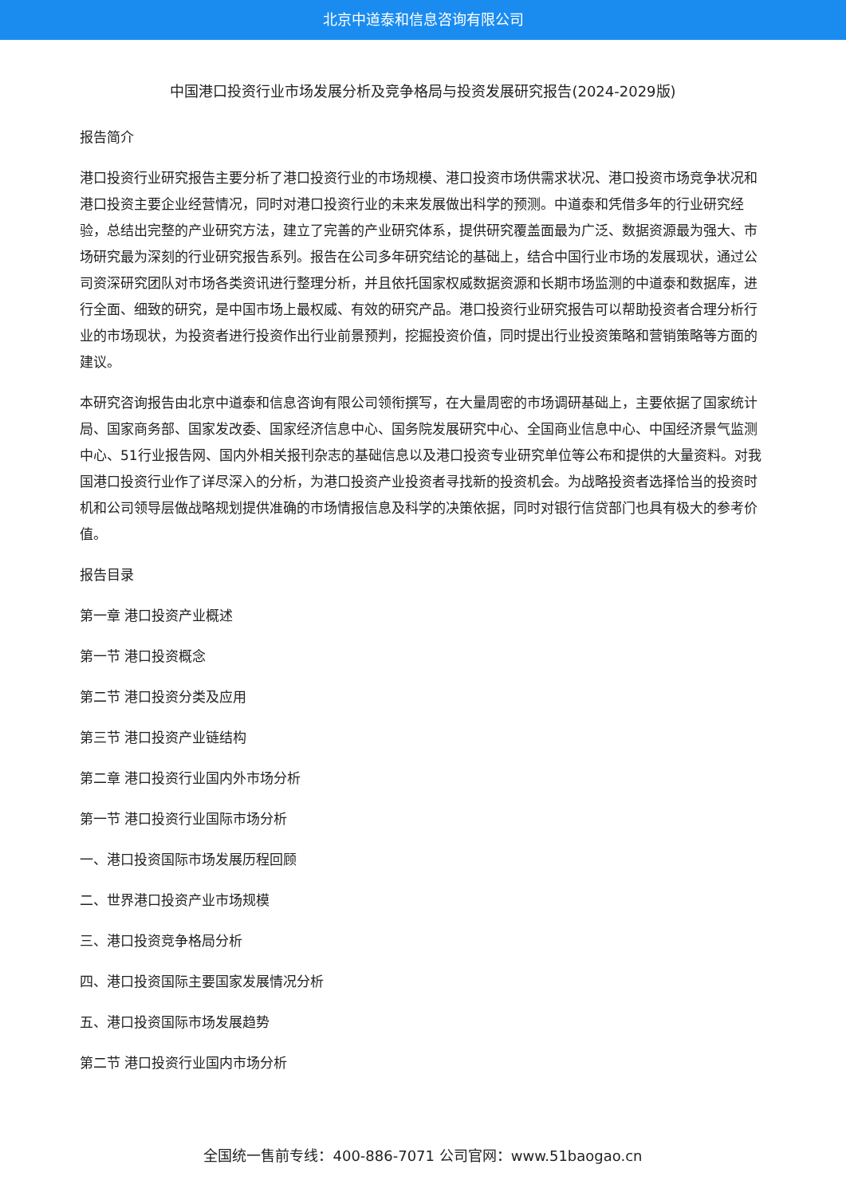北京中道泰和信息咨询有限公司
中国港口投资行业市场发展分析及竞争格局与投资发展研究报告(2024-2029版)
报告简介
港口投资行业研究报告主要分析了港口投资行业的市场规模、港口投资市场供需求状况、港口投资市场竞争状况和港口投资主要企业经营情况，同时对港口投资行业的未来发展做出科学的预测。中道泰和凭借多年的行业研究经验，总结出完整的产业研究方法，建立了完善的产业研究体系，提供研究覆盖面最为广泛、数据资源最为强大、市场研究最为深刻的行业研究报告系列。报告在公司多年研究结论的基础上，结合中国行业市场的发展现状，通过公司资深研究团队对市场各类资讯进行整理分析，并且依托国家权威数据资源和长期市场监测的中道泰和数据库，进行全面、细致的研究，是中国市场上最权威、有效的研究产品。港口投资行业研究报告可以帮助投资者合理分析行业的市场现状，为投资者进行投资作出行业前景预判，挖掘投资价值，同时提出行业投资策略和营销策略等方面的建议。
本研究咨询报告由北京中道泰和信息咨询有限公司领衔撰写，在大量周密的市场调研基础上，主要依据了国家统计局、国家商务部、国家发改委、国家经济信息中心、国务院发展研究中心、全国商业信息中心、中国经济景气监测中心、51行业报告网、国内外相关报刊杂志的基础信息以及港口投资专业研究单位等公布和提供的大量资料。对我国港口投资行业作了详尽深入的分析，为港口投资产业投资者寻找新的投资机会。为战略投资者选择恰当的投资时机和公司领导层做战略规划提供准确的市场情报信息及科学的决策依据，同时对银行信贷部门也具有极大的参考价值。
报告目录
第一章 港口投资产业概述
第一节 港口投资概念
第二节 港口投资分类及应用
第三节 港口投资产业链结构
第二章 港口投资行业国内外市场分析
第一节 港口投资行业国际市场分析
一、港口投资国际市场发展历程回顾
二、世界港口投资产业市场规模
三、港口投资竞争格局分析
四、港口投资国际主要国家发展情况分析
五、港口投资国际市场发展趋势
第二节 港口投资行业国内市场分析
全国统一售前专线：400-886-7071 公司官网：www.51baogao.cn